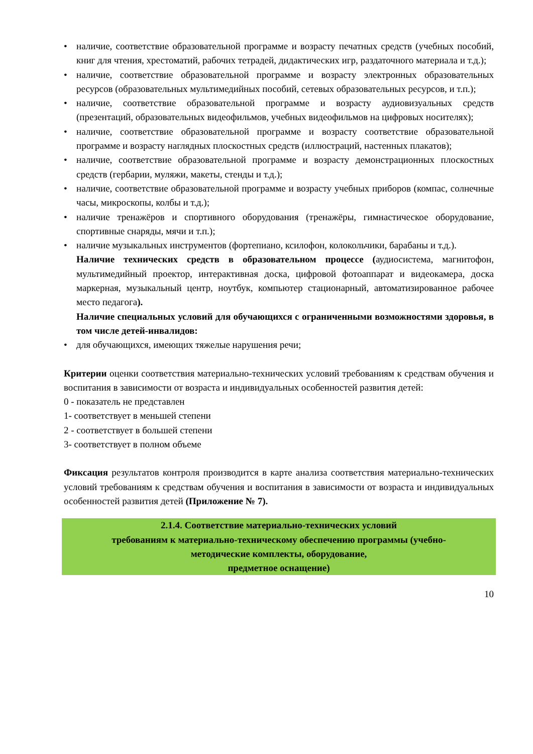• наличие, соответствие образовательной программе и возрасту печатных средств (учебных пособий, книг для чтения, хрестоматий, рабочих тетрадей, дидактических игр, раздаточного материала и т.д.);
• наличие, соответствие образовательной программе и возрасту электронных образовательных ресурсов (образовательных мультимедийных пособий, сетевых образовательных ресурсов, и т.п.);
• наличие, соответствие образовательной программе и возрасту аудиовизуальных средств (презентаций, образовательных видеофильмов, учебных видеофильмов на цифровых носителях);
• наличие, соответствие образовательной программе и возрасту соответствие образовательной программе и возрасту наглядных плоскостных средств (иллюстраций, настенных плакатов);
• наличие, соответствие образовательной программе и возрасту демонстрационных плоскостных средств (гербарии, муляжи, макеты, стенды и т.д.);
• наличие, соответствие образовательной программе и возрасту учебных приборов (компас, солнечные часы, микроскопы, колбы и т.д.);
• наличие тренажёров и спортивного оборудования (тренажёры, гимнастическое оборудование, спортивные снаряды, мячи и т.п.);
• наличие музыкальных инструментов (фортепиано, ксилофон, колокольчики, барабаны и т.д.).
Наличие технических средств в образовательном процессе (аудиосистема, магнитофон, мультимедийный проектор, интерактивная доска, цифровой фотоаппарат и видеокамера, доска маркерная, музыкальный центр, ноутбук, компьютер стационарный, автоматизированное рабочее место педагога).
Наличие специальных условий для обучающихся с ограниченными возможностями здоровья, в том числе детей-инвалидов:
• для обучающихся, имеющих тяжелые нарушения речи;
Критерии оценки соответствия материально-технических условий требованиям к средствам обучения и воспитания в зависимости от возраста и индивидуальных особенностей развития детей:
0 - показатель не представлен
1- соответствует в меньшей степени
2 - соответствует в большей степени
3- соответствует в полном объеме
Фиксация результатов контроля производится в карте анализа соответствия материально-технических условий требованиям к средствам обучения и воспитания в зависимости от возраста и индивидуальных особенностей развития детей (Приложение № 7).
2.1.4. Соответствие материально-технических условий
требованиям к материально-техническому обеспечению программы (учебно-методические комплекты, оборудование,
предметное оснащение)
10